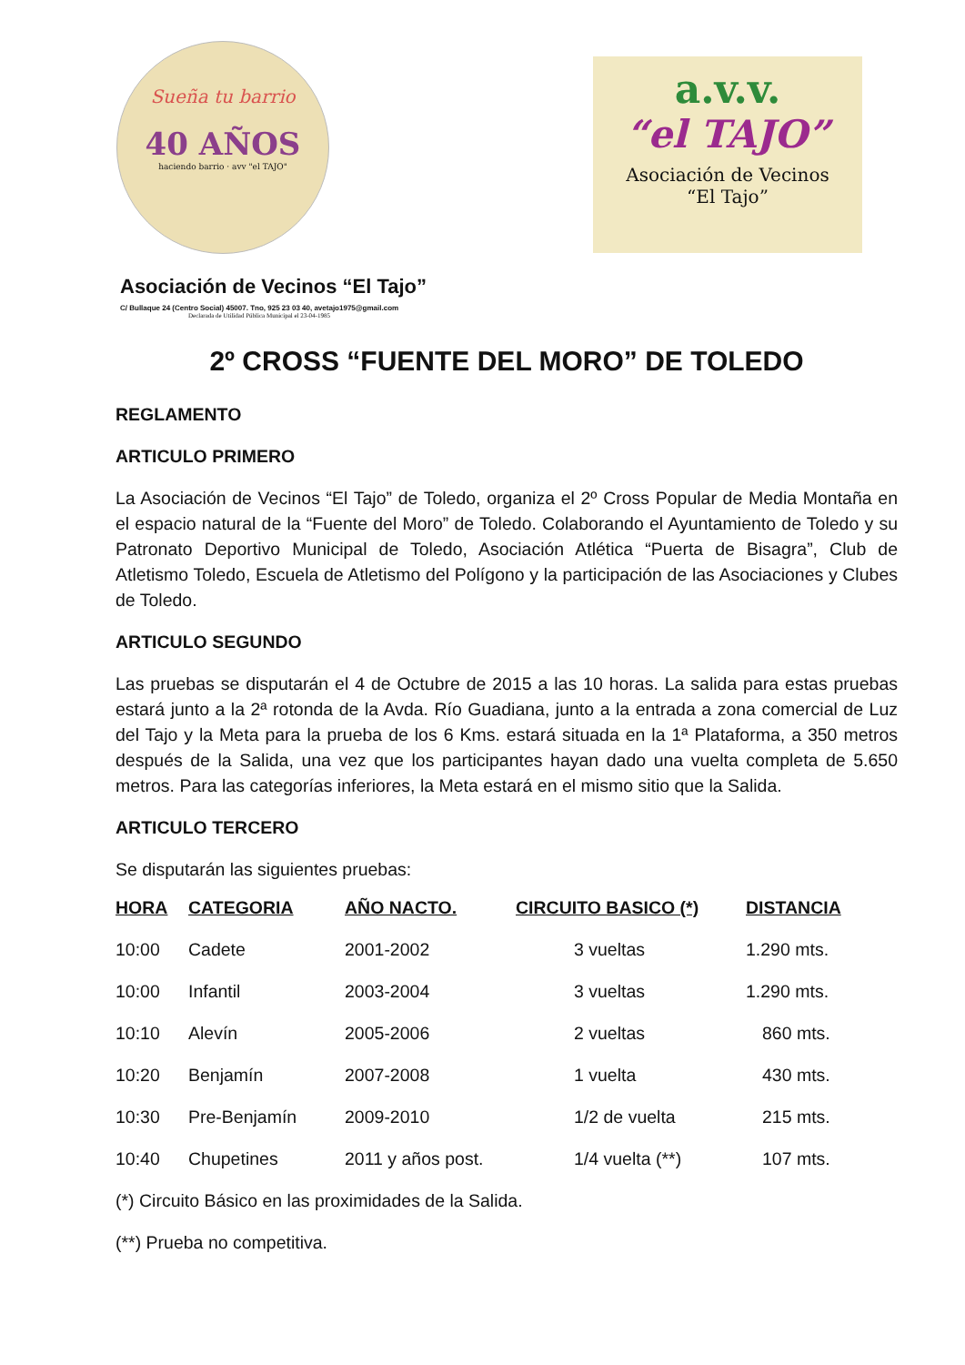Sueña tu barrio
40 AÑOS
haciendo barrio · avv "el TAJO"
a.v.v.
“el TAJO”
Asociación de Vecinos
“El Tajo”
Asociación de Vecinos “El Tajo”
C/ Bullaque 24 (Centro Social) 45007. Tno, 925 23 03 40, avetajo1975@gmail.com
Declarada de Utilidad Pública Municipal el 23-04-1985
2º CROSS “FUENTE DEL MORO” DE TOLEDO
REGLAMENTO
ARTICULO PRIMERO
La Asociación de Vecinos “El Tajo” de Toledo, organiza el 2º Cross Popular de Media Montaña en el espacio natural de la “Fuente del Moro” de Toledo. Colaborando el Ayuntamiento de Toledo y su Patronato Deportivo Municipal de Toledo, Asociación Atlética “Puerta de Bisagra”, Club de Atletismo Toledo, Escuela de Atletismo del Polígono y la participación de las Asociaciones y Clubes de Toledo.
ARTICULO SEGUNDO
Las pruebas se disputarán el 4 de Octubre de 2015 a las 10 horas. La salida para estas pruebas estará junto a la 2ª rotonda de la Avda. Río Guadiana, junto a la entrada a zona comercial de Luz del Tajo y la Meta para la prueba de los 6 Kms. estará situada en la 1ª Plataforma, a 350 metros después de la Salida, una vez que los participantes hayan dado una vuelta completa de 5.650 metros. Para las categorías inferiores, la Meta estará en el mismo sitio que la Salida.
ARTICULO TERCERO
Se disputarán las siguientes pruebas:
| HORA | CATEGORIA | AÑO NACTO. | CIRCUITO BASICO (*) | DISTANCIA |
| --- | --- | --- | --- | --- |
| 10:00 | Cadete | 2001-2002 | 3 vueltas | 1.290 mts. |
| 10:00 | Infantil | 2003-2004 | 3 vueltas | 1.290 mts. |
| 10:10 | Alevín | 2005-2006 | 2 vueltas | 860 mts. |
| 10:20 | Benjamín | 2007-2008 | 1 vuelta | 430 mts. |
| 10:30 | Pre-Benjamín | 2009-2010 | 1/2 de vuelta | 215 mts. |
| 10:40 | Chupetines | 2011 y años post. | 1/4 vuelta (**) | 107 mts. |
(*) Circuito Básico en las proximidades de la Salida.
(**) Prueba no competitiva.